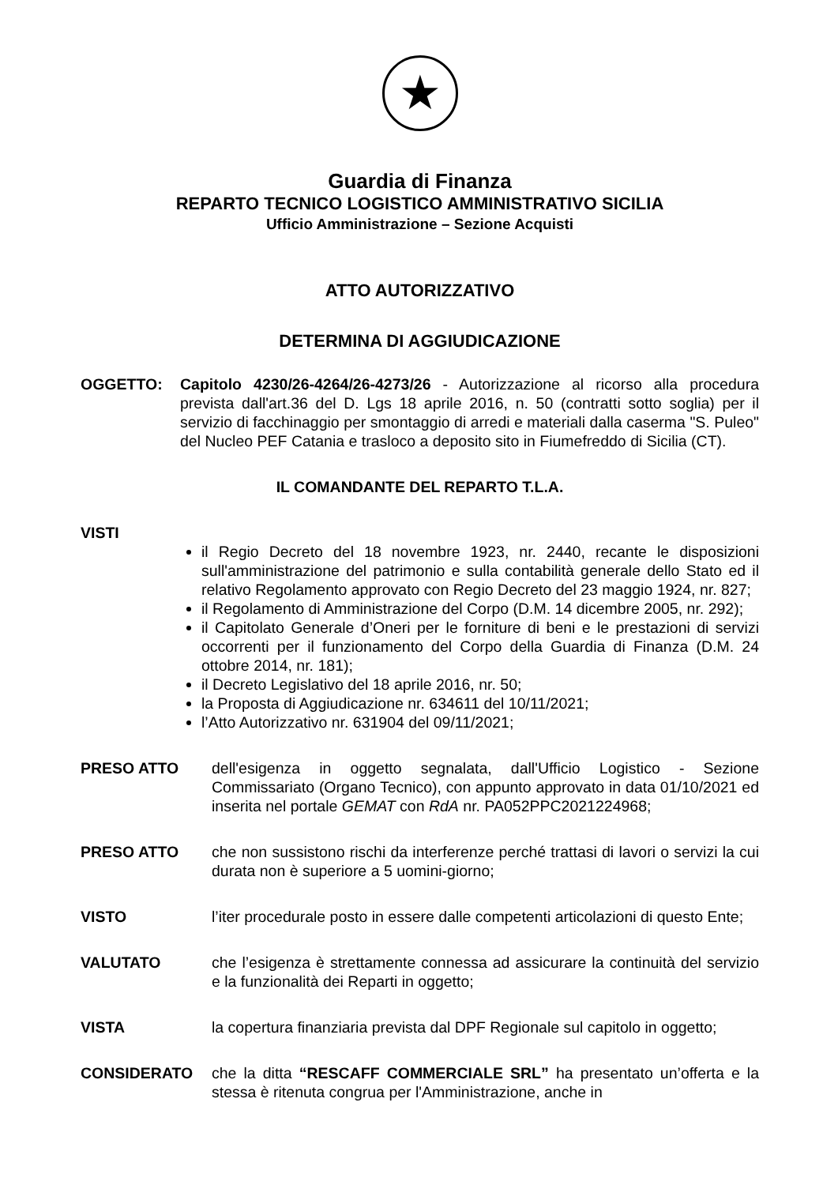★
Guardia di Finanza
REPARTO TECNICO LOGISTICO AMMINISTRATIVO SICILIA
Ufficio Amministrazione – Sezione Acquisti
ATTO AUTORIZZATIVO
DETERMINA DI AGGIUDICAZIONE
OGGETTO: Capitolo 4230/26-4264/26-4273/26 - Autorizzazione al ricorso alla procedura prevista dall'art.36 del D. Lgs 18 aprile 2016, n. 50 (contratti sotto soglia) per il servizio di facchinaggio per smontaggio di arredi e materiali dalla caserma "S. Puleo" del Nucleo PEF Catania e trasloco a deposito sito in Fiumefreddo di Sicilia (CT).
IL COMANDANTE DEL REPARTO T.L.A.
VISTI
il Regio Decreto del 18 novembre 1923, nr. 2440, recante le disposizioni sull'amministrazione del patrimonio e sulla contabilità generale dello Stato ed il relativo Regolamento approvato con Regio Decreto del 23 maggio 1924, nr. 827;
il Regolamento di Amministrazione del Corpo (D.M. 14 dicembre 2005, nr. 292);
il Capitolato Generale d’Oneri per le forniture di beni e le prestazioni di servizi occorrenti per il funzionamento del Corpo della Guardia di Finanza (D.M. 24 ottobre 2014, nr. 181);
il Decreto Legislativo del 18 aprile 2016, nr. 50;
la Proposta di Aggiudicazione nr. 634611 del 10/11/2021;
l’Atto Autorizzativo nr. 631904 del 09/11/2021;
PRESO ATTO dell'esigenza in oggetto segnalata, dall'Ufficio Logistico - Sezione Commissariato (Organo Tecnico), con appunto approvato in data 01/10/2021 ed inserita nel portale GEMAT con RdA nr. PA052PPC2021224968;
PRESO ATTO che non sussistono rischi da interferenze perché trattasi di lavori o servizi la cui durata non è superiore a 5 uomini-giorno;
VISTO l’iter procedurale posto in essere dalle competenti articolazioni di questo Ente;
VALUTATO che l’esigenza è strettamente connessa ad assicurare la continuità del servizio e la funzionalità dei Reparti in oggetto;
VISTA la copertura finanziaria prevista dal DPF Regionale sul capitolo in oggetto;
CONSIDERATO che la ditta “RESCAFF COMMERCIALE SRL” ha presentato un’offerta e la stessa è ritenuta congrua per l'Amministrazione, anche in